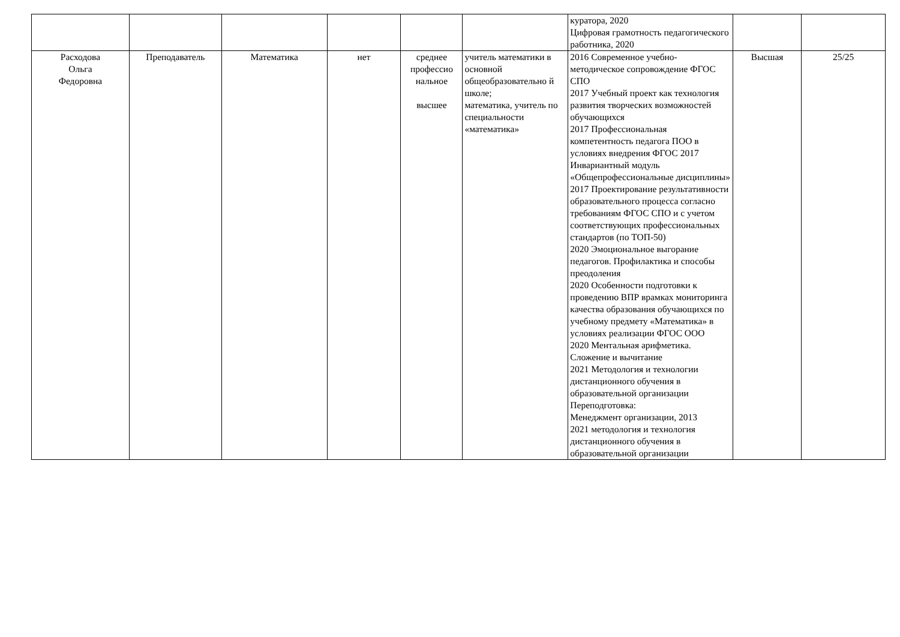| | | | | | | куратора, 2020 Цифровая грамотность педагогического работника, 2020 | | |
| Расходова Ольга Федоровна | Преподаватель | Математика | нет | среднее профессио нальное высшее | учитель математики в основной общеобразовательно й школе; математика, учитель по специальности «математика» | 2016 Современное учебно-методическое сопровождение ФГОС СПО 2017 Учебный проект как технология развития творческих возможностей обучающихся 2017 Профессиональная компетентность педагога ПОО в условиях внедрения ФГОС 2017 Инвариантный модуль «Общепрофессиональные дисциплины» 2017 Проектирование результативности образовательного процесса согласно требованиям ФГОС СПО и с учетом соответствующих профессиональных стандартов (по ТОП-50) 2020 Эмоциональное выгорание педагогов. Профилактика и способы преодоления 2020 Особенности подготовки к проведению ВПР врамках мониторинга качества образования обучающихся по учебному предмету «Математика» в условиях реализации ФГОС ООО 2020 Ментальная арифметика. Сложение и вычитание 2021 Методология и технологии дистанционного обучения в образовательной организации Переподготовка: Менеджмент организации, 2013 2021 методология и технология дистанционного обучения в образовательной организации | Высшая | 25/25 |